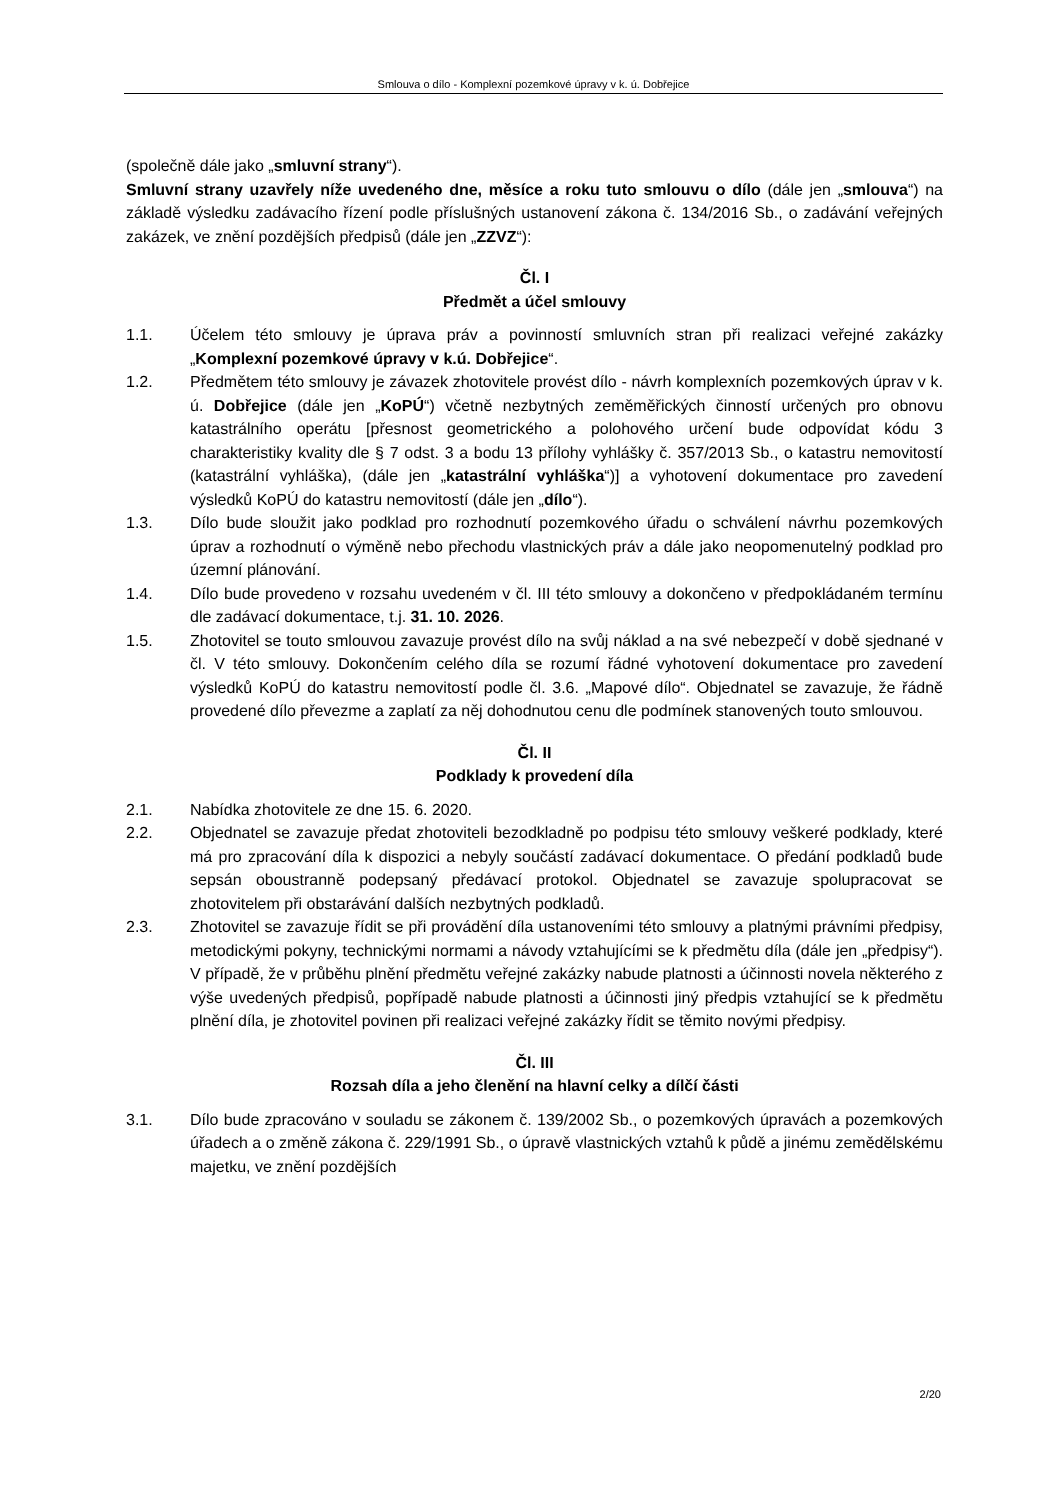Smlouva o dílo - Komplexní pozemkové úpravy v k. ú. Dobřejice
(společně dále jako „smluvní strany“).
Smluvní strany uzavřely níže uvedeného dne, měsíce a roku tuto smlouvu o dílo (dále jen „smlouva“) na základě výsledku zadávacího řízení podle příslušných ustanovení zákona č. 134/2016 Sb., o zadávání veřejných zakázek, ve znění pozdějších předpisů (dále jen „ZZVZ“):
Čl. I
Předmět a účel smlouvy
1.1. Účelem této smlouvy je úprava práv a povinností smluvních stran při realizaci veřejné zakázky „Komplexní pozemkové úpravy v k.ú. Dobřejice“.
1.2. Předmětem této smlouvy je závazek zhotovitele provést dílo - návrh komplexních pozemkových úprav v k. ú. Dobřejice (dále jen „KoPÚ“) včetně nezbytných zeměměřických činností určených pro obnovu katastrálního operátu [přesnost geometrického a polohového určení bude odpovídat kódu 3 charakteristiky kvality dle § 7 odst. 3 a bodu 13 přílohy vyhlášky č. 357/2013 Sb., o katastru nemovitostí (katastrální vyhláška), (dále jen „katastrální vyhláška“)] a vyhotovení dokumentace pro zavedení výsledků KoPÚ do katastru nemovitostí (dále jen „dílo“).
1.3. Dílo bude sloužit jako podklad pro rozhodnutí pozemkového úřadu o schválení návrhu pozemkových úprav a rozhodnutí o výměně nebo přechodu vlastnických práv a dále jako neopomenutelný podklad pro územní plánování.
1.4. Dílo bude provedeno v rozsahu uvedeném v čl. III této smlouvy a dokončeno v předpokládaném termínu dle zadávací dokumentace, t.j. 31. 10. 2026.
1.5. Zhotovitel se touto smlouvou zavazuje provést dílo na svůj náklad a na své nebezpečí v době sjednané v čl. V této smlouvy. Dokončením celého díla se rozumí řádné vyhotovení dokumentace pro zavedení výsledků KoPÚ do katastru nemovitostí podle čl. 3.6. „Mapové dílo“. Objednatel se zavazuje, že řádně provedené dílo převezme a zaplatí za něj dohodnutou cenu dle podmínek stanovených touto smlouvou.
Čl. II
Podklady k provedení díla
2.1. Nabídka zhotovitele ze dne 15. 6. 2020.
2.2. Objednatel se zavazuje předat zhotoviteli bezodkladně po podpisu této smlouvy veškeré podklady, které má pro zpracování díla k dispozici a nebyly součástí zadávací dokumentace. O předání podkladů bude sepsán oboustranně podepsaný předávací protokol. Objednatel se zavazuje spolupracovat se zhotovitelem při obstarávání dalších nezbytných podkladů.
2.3. Zhotovitel se zavazuje řídit se při provádění díla ustanoveními této smlouvy a platnými právními předpisy, metodickými pokyny, technickými normami a návody vztahujícími se k předmětu díla (dále jen „předpisy“). V případě, že v průběhu plnění předmětu veřejné zakázky nabude platnosti a účinnosti novela některého z výše uvedených předpisů, popřípadě nabude platnosti a účinnosti jiný předpis vztahující se k předmětu plnění díla, je zhotovitel povinen při realizaci veřejné zakázky řídit se těmito novými předpisy.
Čl. III
Rozsah díla a jeho členění na hlavní celky a dílčí části
3.1. Dílo bude zpracováno v souladu se zákonem č. 139/2002 Sb., o pozemkových úpravách a pozemkových úřadech a o změně zákona č. 229/1991 Sb., o úpravě vlastnických vztahů k půdě a jinému zemědělskému majetku, ve znění pozdějších
2/20